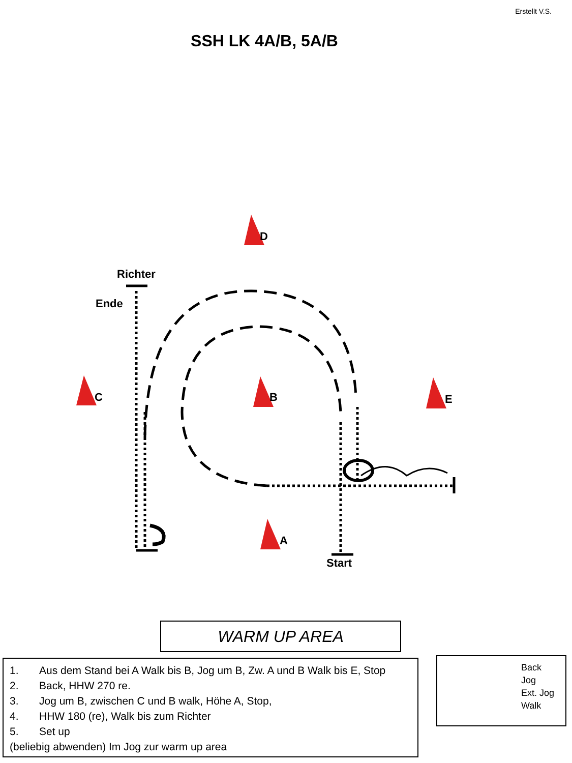Erstellt V.S.
SSH LK 4A/B, 5A/B
D
Richter
Ende
C B E
A
Start
WARM UP AREA
1. Aus dem Stand bei A Walk bis B, Jog um B, Zw. A und B Walk bis E, Stop
2. Back, HHW 270 re.
3. Jog um B, zwischen C und B walk, Höhe A, Stop,
4. HHW 180 (re), Walk bis zum Richter
5. Set up
(beliebig abwenden) Im Jog zur warm up area
Back
Jog
Ext. Jog
Walk